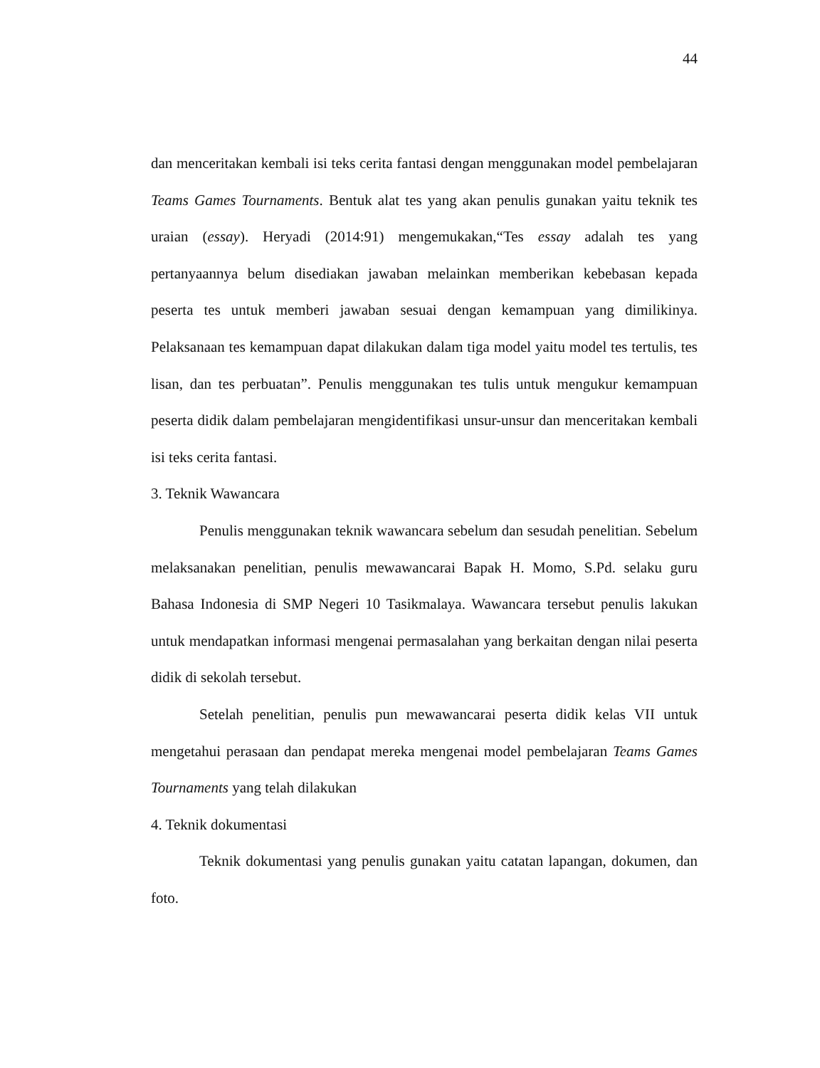44
dan menceritakan kembali isi teks cerita fantasi dengan menggunakan model pembelajaran Teams Games Tournaments. Bentuk alat tes yang akan penulis gunakan yaitu teknik tes uraian (essay). Heryadi (2014:91) mengemukakan,“Tes essay adalah tes yang pertanyaannya belum disediakan jawaban melainkan memberikan kebebasan kepada peserta tes untuk memberi jawaban sesuai dengan kemampuan yang dimilikinya. Pelaksanaan tes kemampuan dapat dilakukan dalam tiga model yaitu model tes tertulis, tes lisan, dan tes perbuatan”. Penulis menggunakan tes tulis untuk mengukur kemampuan peserta didik dalam pembelajaran mengidentifikasi unsur-unsur dan menceritakan kembali isi teks cerita fantasi.
3. Teknik Wawancara
Penulis menggunakan teknik wawancara sebelum dan sesudah penelitian. Sebelum melaksanakan penelitian, penulis mewawancarai Bapak H. Momo, S.Pd. selaku guru Bahasa Indonesia di SMP Negeri 10 Tasikmalaya. Wawancara tersebut penulis lakukan untuk mendapatkan informasi mengenai permasalahan yang berkaitan dengan nilai peserta didik di sekolah tersebut.
Setelah penelitian, penulis pun mewawancarai peserta didik kelas VII untuk mengetahui perasaan dan pendapat mereka mengenai model pembelajaran Teams Games Tournaments yang telah dilakukan
4. Teknik dokumentasi
Teknik dokumentasi yang penulis gunakan yaitu catatan lapangan, dokumen, dan foto.